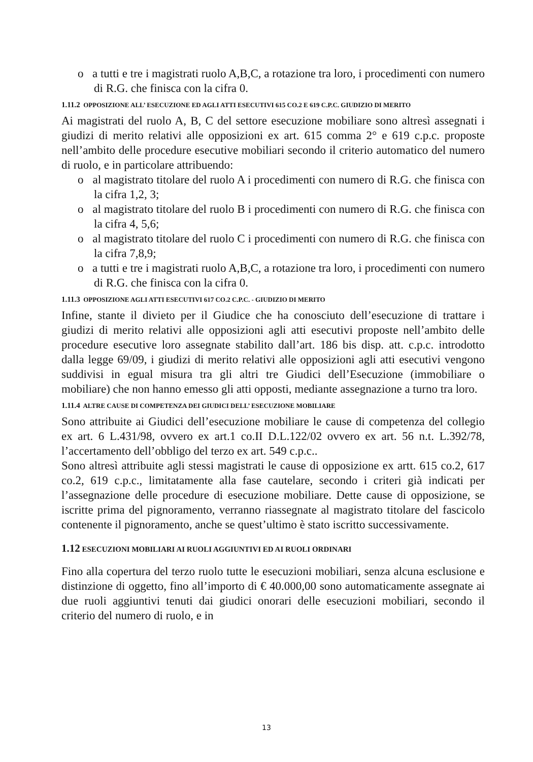o a tutti e tre i magistrati ruolo A,B,C, a rotazione tra loro, i procedimenti con numero di R.G. che finisca con la cifra 0.
1.11.2 OPPOSIZIONE ALL’ ESECUZIONE ED AGLI ATTI ESECUTIVI 615 CO.2 E 619 C.P.C. GIUDIZIO DI MERITO
Ai magistrati del ruolo A, B, C del settore esecuzione mobiliare sono altresì assegnati i giudizi di merito relativi alle opposizioni ex art. 615 comma 2° e 619 c.p.c. proposte nell’ambito delle procedure esecutive mobiliari secondo il criterio automatico del numero di ruolo, e in particolare attribuendo:
o al magistrato titolare del ruolo A i procedimenti con numero di R.G. che finisca con la cifra 1,2, 3;
o al magistrato titolare del ruolo B i procedimenti con numero di R.G. che finisca con la cifra 4, 5,6;
o al magistrato titolare del ruolo C i procedimenti con numero di R.G. che finisca con la cifra 7,8,9;
o a tutti e tre i magistrati ruolo A,B,C, a rotazione tra loro, i procedimenti con numero di R.G. che finisca con la cifra 0.
1.11.3 OPPOSIZIONE AGLI ATTI ESECUTIVI 617 CO.2 C.P.C. - GIUDIZIO DI MERITO
Infine, stante il divieto per il Giudice che ha conosciuto dell’esecuzione di trattare i giudizi di merito relativi alle opposizioni agli atti esecutivi proposte nell’ambito delle procedure esecutive loro assegnate stabilito dall’art. 186 bis disp. att. c.p.c. introdotto dalla legge 69/09, i giudizi di merito relativi alle opposizioni agli atti esecutivi vengono suddivisi in egual misura tra gli altri tre Giudici dell’Esecuzione (immobiliare o mobiliare) che non hanno emesso gli atti opposti, mediante assegnazione a turno tra loro.
1.11.4 ALTRE CAUSE DI COMPETENZA DEI GIUDICI DELL’ ESECUZIONE MOBILIARE
Sono attribuite ai Giudici dell’esecuzione mobiliare le cause di competenza del collegio ex art. 6 L.431/98, ovvero ex art.1 co.II D.L.122/02 ovvero ex art. 56 n.t. L.392/78, l’accertamento dell’obbligo del terzo ex art. 549 c.p.c..
Sono altresì attribuite agli stessi magistrati le cause di opposizione ex artt. 615 co.2, 617 co.2, 619 c.p.c., limitatamente alla fase cautelare, secondo i criteri già indicati per l’assegnazione delle procedure di esecuzione mobiliare. Dette cause di opposizione, se iscritte prima del pignoramento, verranno riassegnate al magistrato titolare del fascicolo contenente il pignoramento, anche se quest’ultimo è stato iscritto successivamente.
1.12 ESECUZIONI MOBILIARI AI RUOLI AGGIUNTIVI ED AI RUOLI ORDINARI
Fino alla copertura del terzo ruolo tutte le esecuzioni mobiliari, senza alcuna esclusione e distinzione di oggetto, fino all’importo di € 40.000,00 sono automaticamente assegnate ai due ruoli aggiuntivi tenuti dai giudici onorari delle esecuzioni mobiliari, secondo il criterio del numero di ruolo, e in
13